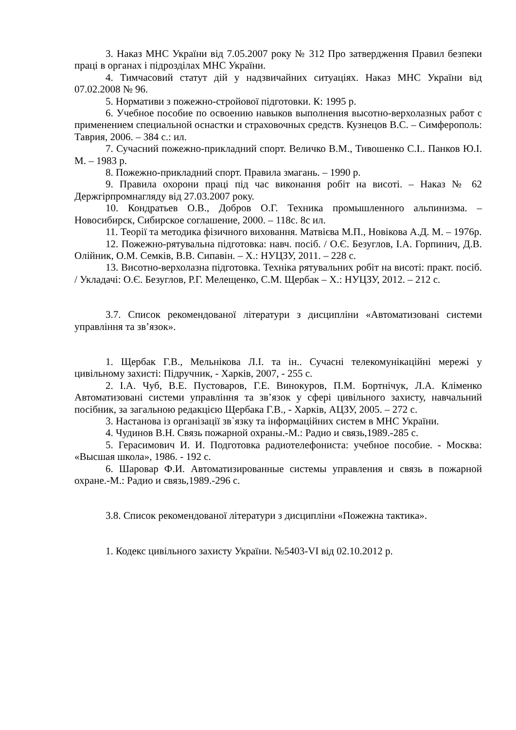3. Наказ МНС України від 7.05.2007 року № 312 Про затвердження Правил безпеки праці в органах і підрозділах МНС України.
4. Тимчасовий статут дій у надзвичайних ситуаціях. Наказ МНС України від 07.02.2008 № 96.
5. Нормативи з пожежно-стройової підготовки. К: 1995 р.
6. Учебное пособие по освоению навыков выполнения высотно-верхолазных работ с применением специальной оснастки и страховочных средств. Кузнецов В.С. – Симферополь: Таврия, 2006. – 384 с.: ил.
7. Сучасний пожежно-прикладний спорт. Величко В.М., Тивошенко С.І.. Панков Ю.І. М. – 1983 р.
8. Пожежно-прикладний спорт. Правила змагань. – 1990 р.
9. Правила охорони праці під час виконання робіт на висоті. – Наказ № 62 Держгірпромнагляду від 27.03.2007 року.
10. Кондратьев О.В., Добров О.Г. Техника промышленного альпинизма. – Новосибирск, Сибирское соглашение, 2000. – 118с. 8с ил.
11. Теорії та методика фізичного виховання. Матвієва М.П., Новікова А.Д. М. – 1976р.
12. Пожежно-рятувальна підготовка: навч. посіб. / О.Є. Безуглов, І.А. Горпинич, Д.В. Олійник, О.М. Семків, В.В. Сипавін. – Х.: НУЦЗУ, 2011. – 228 с.
13. Висотно-верхолазна підготовка. Техніка рятувальних робіт на висоті: практ. посіб. / Укладачі: О.Є. Безуглов, Р.Г. Мелещенко, С.М. Щербак – Х.: НУЦЗУ, 2012. – 212 с.
3.7. Список рекомендованої літератури з дисципліни «Автоматизовані системи управління та зв’язок».
1. Щербак Г.В., Мельнікова Л.І. та ін.. Сучасні телекомунікаційні мережі у цивільному захисті: Підручник, - Харків, 2007, - 255 с.
2. І.А. Чуб, В.Е. Пустоваров, Г.Е. Винокуров, П.М. Бортнічук, Л.А. Кліменко Автоматизовані системи управління та зв’язок у сфері цивільного захисту, навчальний посібник, за загальною редакцією Щербака Г.В., - Харків, АЦЗУ, 2005. – 272 с.
3. Настанова із організації зв`язку та інформаційних систем в МНС України.
4. Чудинов В.Н. Связь пожарной охраны.-М.: Радио и связь,1989.-285 с.
5. Герасимович И. И. Подготовка радиотелефониста: учебное пособие. - Москва: «Высшая школа», 1986. - 192 с.
6. Шаровар Ф.И. Автоматизированные системы управления и связь в пожарной охране.-М.: Радио и связь,1989.-296 с.
3.8. Список рекомендованої літератури з дисципліни «Пожежна тактика».
1. Кодекс цивільного захисту України. №5403-VI від 02.10.2012 р.